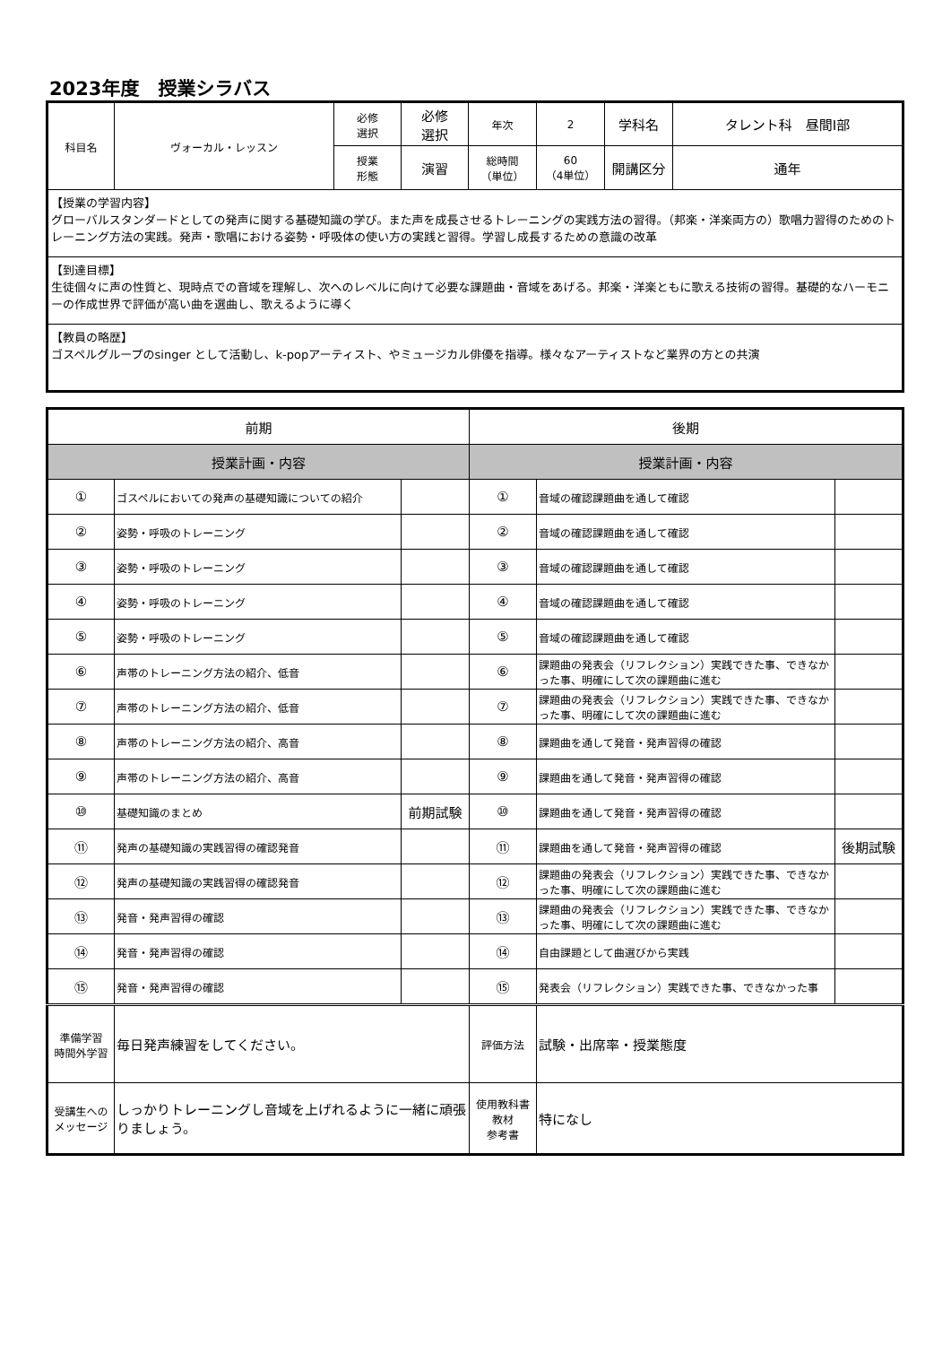2023年度　授業シラバス
| 科目名 | ヴォーカル・レッスン | 必修 選択 | 必修 選択 | 年次 | 2 | 学科名 | タレント科 昼間Ⅰ部 |
| | | 授業 形態 | 演習 | 総時間 （単位） | 60 （4単位） | 開講区分 | 通年 |
| 【授業の学習内容】 グローバルスタンダードとしての発声に関する基礎知識の学び。また声を成長させるトレーニングの実践方法の習得。（邦楽・洋楽両方の）歌唱力習得のためのトレーニング方法の実践。発声・歌唱における姿勢・呼吸体の使い方の実践と習得。学習し成長するための意識の改革 | | | | | | | |
| 【到達目標】 生徒個々に声の性質と、現時点での音域を理解し、次へのレベルに向けて必要な課題曲・音域をあげる。邦楽・洋楽ともに歌える技術の習得。基礎的なハーモニーの作成世界で評価が高い曲を選曲し、歌えるように導く | | | | | | | |
| 【教員の略歴】 ゴスペルグループのsinger として活動し、k-popアーティスト、やミュージカル俳優を指導。様々なアーティストなど業界の方との共演 | | | | | | | |
| 前期 | | | 後期 | | |
| 授業計画・内容 | | | 授業計画・内容 | | |
| ① | ゴスペルにおいての発声の基礎知識についての紹介 | | ① | 音域の確認課題曲を通して確認 | |
| ② | 姿勢・呼吸のトレーニング | | ② | 音域の確認課題曲を通して確認 | |
| ③ | 姿勢・呼吸のトレーニング | | ③ | 音域の確認課題曲を通して確認 | |
| ④ | 姿勢・呼吸のトレーニング | | ④ | 音域の確認課題曲を通して確認 | |
| ⑤ | 姿勢・呼吸のトレーニング | | ⑤ | 音域の確認課題曲を通して確認 | |
| ⑥ | 声帯のトレーニング方法の紹介、低音 | | ⑥ | 課題曲の発表会（リフレクション）実践できた事、できなかった事、明確にして次の課題曲に進む | |
| ⑦ | 声帯のトレーニング方法の紹介、低音 | | ⑦ | 課題曲の発表会（リフレクション）実践できた事、できなかった事、明確にして次の課題曲に進む | |
| ⑧ | 声帯のトレーニング方法の紹介、高音 | | ⑧ | 課題曲を通して発音・発声習得の確認 | |
| ⑨ | 声帯のトレーニング方法の紹介、高音 | | ⑨ | 課題曲を通して発音・発声習得の確認 | |
| ⑩ | 基礎知識のまとめ | 前期試験 | ⑩ | 課題曲を通して発音・発声習得の確認 | |
| ⑪ | 発声の基礎知識の実践習得の確認発音 | | ⑪ | 課題曲を通して発音・発声習得の確認 | 後期試験 |
| ⑫ | 発声の基礎知識の実践習得の確認発音 | | ⑫ | 課題曲の発表会（リフレクション）実践できた事、できなかった事、明確にして次の課題曲に進む | |
| ⑬ | 発音・発声習得の確認 | | ⑬ | 課題曲の発表会（リフレクション）実践できた事、できなかった事、明確にして次の課題曲に進む | |
| ⑭ | 発音・発声習得の確認 | | ⑭ | 自由課題として曲選びから実践 | |
| ⑮ | 発音・発声習得の確認 | | ⑮ | 発表会（リフレクション）実践できた事、できなかった事 | |
| 準備学習 時間外学習 | 毎日発声練習をしてください。 | | 評価方法 | 試験・出席率・授業態度 | |
| 受講生への メッセージ | しっかりトレーニングし音域を上げれるように一緒に頑張りましょう。 | | 使用教科書 教材 参考書 | 特になし | |